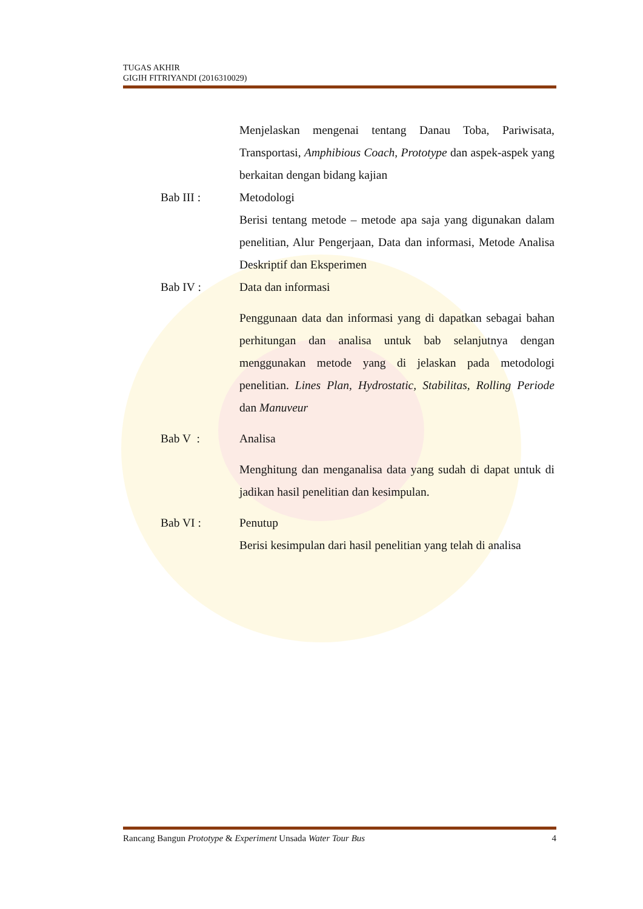TUGAS AKHIR
GIGIH FITRIYANDI (2016310029)
Menjelaskan mengenai tentang Danau Toba, Pariwisata, Transportasi, Amphibious Coach, Prototype dan aspek-aspek yang berkaitan dengan bidang kajian
Bab III : Metodologi
Berisi tentang metode – metode apa saja yang digunakan dalam penelitian, Alur Pengerjaan, Data dan informasi, Metode Analisa Deskriptif dan Eksperimen
Bab IV : Data dan informasi
Penggunaan data dan informasi yang di dapatkan sebagai bahan perhitungan dan analisa untuk bab selanjutnya dengan menggunakan metode yang di jelaskan pada metodologi penelitian. Lines Plan, Hydrostatic, Stabilitas, Rolling Periode dan Manuveur
Bab V : Analisa
Menghitung dan menganalisa data yang sudah di dapat untuk di jadikan hasil penelitian dan kesimpulan.
Bab VI : Penutup
Berisi kesimpulan dari hasil penelitian yang telah di analisa
Rancang Bangun Prototype & Experiment Unsada Water Tour Bus 4